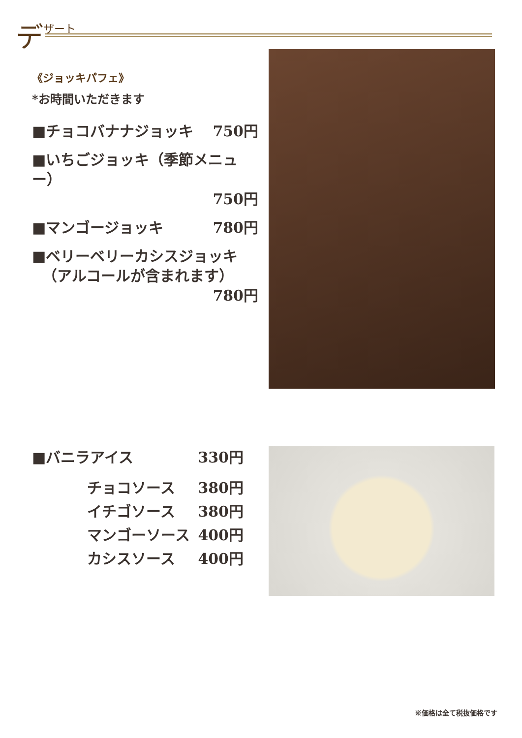デザート
《ジョッキパフェ》
*お時間いただきます
■チョコバナナジョッキ 750円
■いちごジョッキ（季節メニュー）
750円
■マンゴージョッキ 780円
■ベリーベリーカシスジョッキ
（アルコールが含まれます）
780円
■バニラアイス 330円
チョコソース 380円
イチゴソース 380円
マンゴーソース 400円
カシスソース 400円
※価格は全て税抜価格です